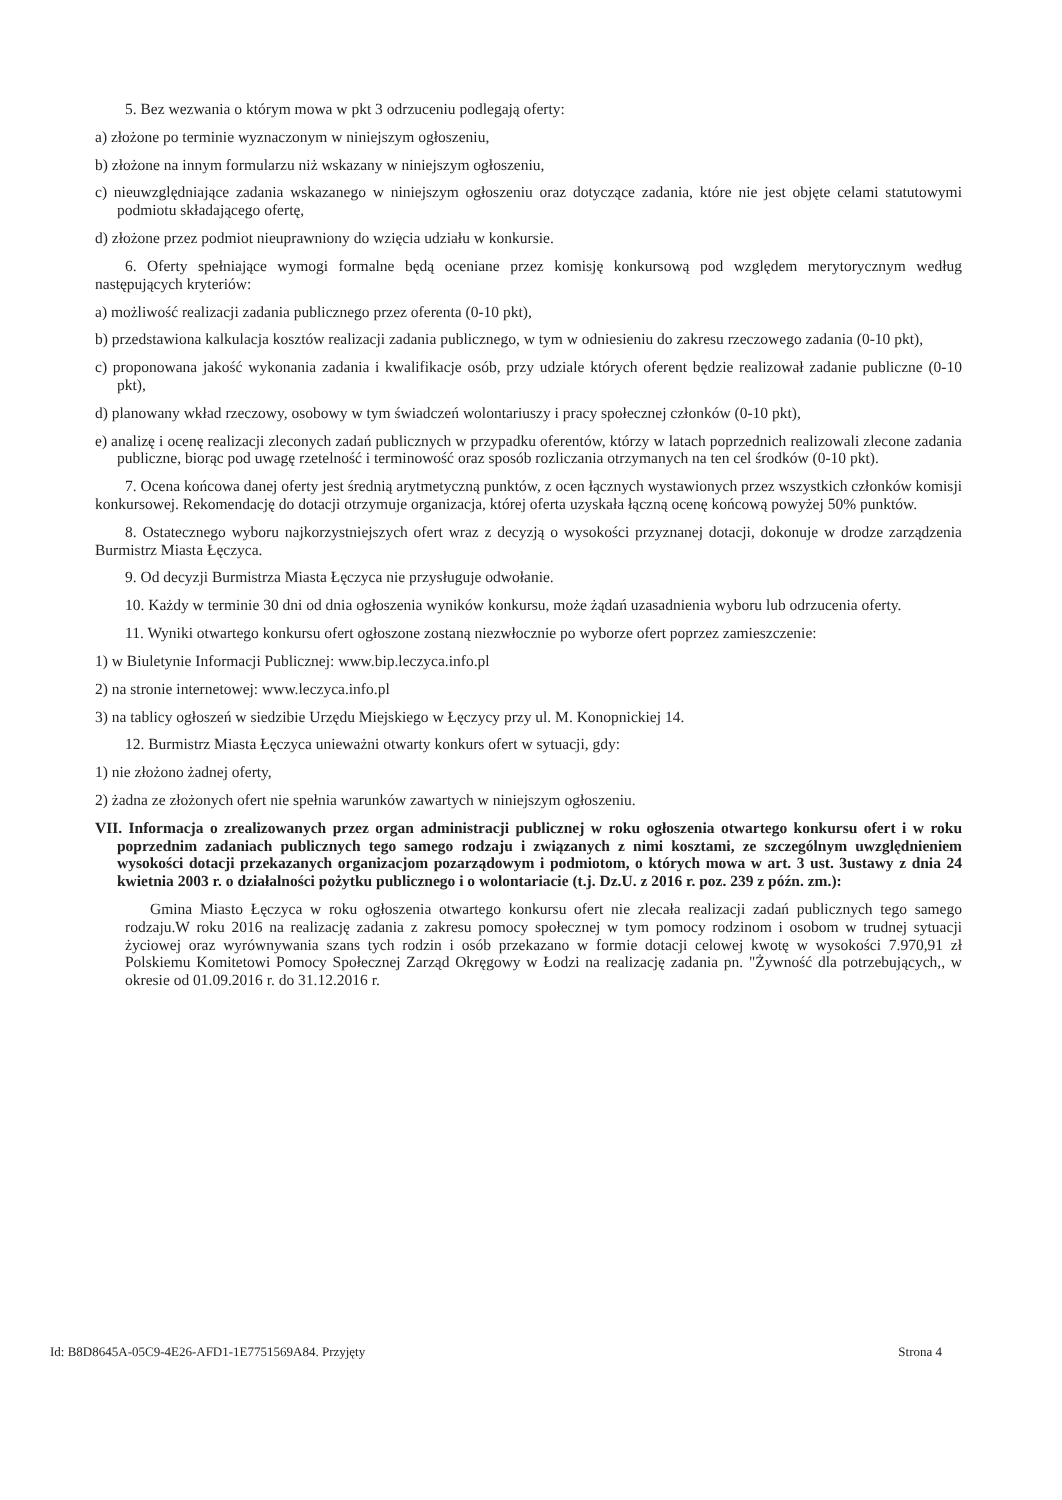5. Bez wezwania o którym mowa w pkt 3 odrzuceniu podlegają oferty:
a) złożone po terminie wyznaczonym w niniejszym ogłoszeniu,
b) złożone na innym formularzu niż wskazany w niniejszym ogłoszeniu,
c) nieuwzględniające zadania wskazanego w niniejszym ogłoszeniu oraz dotyczące zadania, które nie jest objęte celami statutowymi podmiotu składającego ofertę,
d) złożone przez podmiot nieuprawniony do wzięcia udziału w konkursie.
6. Oferty spełniające wymogi formalne będą oceniane przez komisję konkursową pod względem merytorycznym według następujących kryteriów:
a) możliwość realizacji zadania publicznego przez oferenta (0-10 pkt),
b) przedstawiona kalkulacja kosztów realizacji zadania publicznego, w tym w odniesieniu do zakresu rzeczowego zadania (0-10 pkt),
c) proponowana jakość wykonania zadania i kwalifikacje osób, przy udziale których oferent będzie realizował zadanie publiczne (0-10 pkt),
d) planowany wkład rzeczowy, osobowy w tym świadczeń wolontariuszy i pracy społecznej członków (0-10 pkt),
e) analizę i ocenę realizacji zleconych zadań publicznych w przypadku oferentów, którzy w latach poprzednich realizowali zlecone zadania publiczne, biorąc pod uwagę rzetelność i terminowość oraz sposób rozliczania otrzymanych na ten cel środków (0-10 pkt).
7. Ocena końcowa danej oferty jest średnią arytmetyczną punktów, z ocen łącznych wystawionych przez wszystkich członków komisji konkursowej. Rekomendację do dotacji otrzymuje organizacja, której oferta uzyskała łączną ocenę końcową powyżej 50% punktów.
8. Ostatecznego wyboru najkorzystniejszych ofert wraz z decyzją o wysokości przyznanej dotacji, dokonuje w drodze zarządzenia Burmistrz Miasta Łęczyca.
9. Od decyzji Burmistrza Miasta Łęczyca nie przysługuje odwołanie.
10. Każdy w terminie 30 dni od dnia ogłoszenia wyników konkursu, może żądań uzasadnienia wyboru lub odrzucenia oferty.
11. Wyniki otwartego konkursu ofert ogłoszone zostaną niezwłocznie po wyborze ofert poprzez zamieszczenie:
1) w Biuletynie Informacji Publicznej: www.bip.leczyca.info.pl
2) na stronie internetowej: www.leczyca.info.pl
3) na tablicy ogłoszeń w siedzibie Urzędu Miejskiego w Łęczycy przy ul. M. Konopnickiej 14.
12. Burmistrz Miasta Łęczyca unieważni otwarty konkurs ofert w sytuacji, gdy:
1) nie złożono żadnej oferty,
2) żadna ze złożonych ofert nie spełnia warunków zawartych w niniejszym ogłoszeniu.
VII. Informacja o zrealizowanych przez organ administracji publicznej w roku ogłoszenia otwartego konkursu ofert i w roku poprzednim zadaniach publicznych tego samego rodzaju i związanych z nimi kosztami, ze szczególnym uwzględnieniem wysokości dotacji przekazanych organizacjom pozarządowym i podmiotom, o których mowa w art. 3 ust. 3ustawy z dnia 24 kwietnia 2003 r. o działalności pożytku publicznego i o wolontariacie (t.j. Dz.U. z 2016 r. poz. 239 z późn. zm.):
Gmina Miasto Łęczyca w roku ogłoszenia otwartego konkursu ofert nie zlecała realizacji zadań publicznych tego samego rodzaju.W roku 2016 na realizację zadania z zakresu pomocy społecznej w tym pomocy rodzinom i osobom w trudnej sytuacji życiowej oraz wyrównywania szans tych rodzin i osób przekazano w formie dotacji celowej kwotę w wysokości 7.970,91 zł Polskiemu Komitetowi Pomocy Społecznej Zarząd Okręgowy w Łodzi na realizację zadania pn. "Żywność dla potrzebujących,, w okresie od 01.09.2016 r. do 31.12.2016 r.
Id: B8D8645A-05C9-4E26-AFD1-1E7751569A84. Przyjęty Strona 4